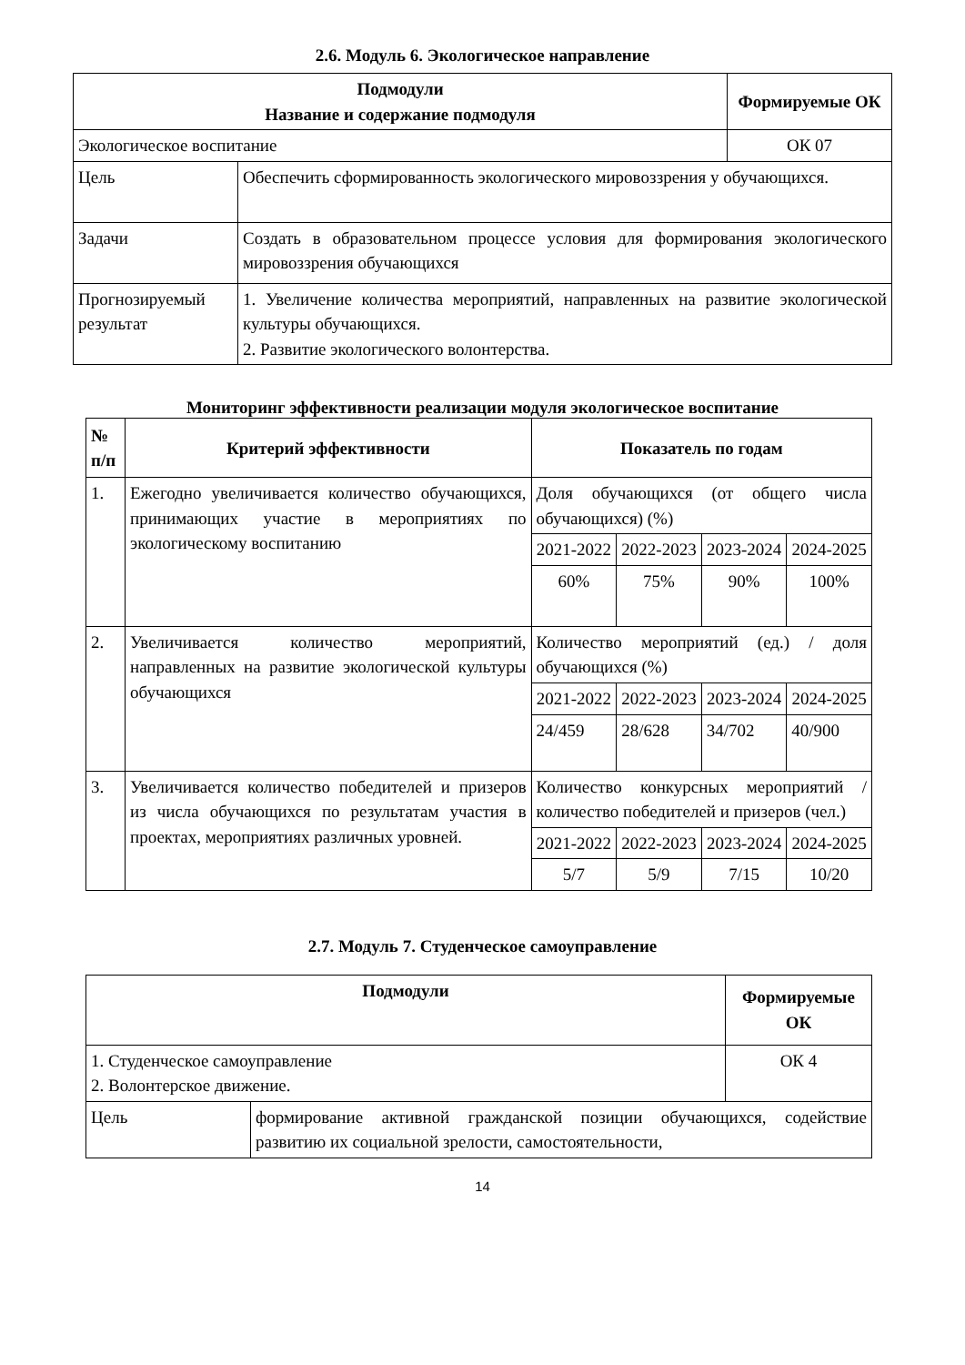2.6. Модуль 6. Экологическое направление
| Подмодули Название и содержание подмодуля | | Формируемые ОК |
| --- | --- | --- |
| Экологическое воспитание | | ОК 07 |
| Цель | Обеспечить сформированность экологического мировоззрения у обучающихся. | |
| Задачи | Создать в образовательном процессе условия для формирования экологического мировоззрения обучающихся | |
| Прогнозируемый результат | 1. Увеличение количества мероприятий, направленных на развитие экологической культуры обучающихся. 2. Развитие экологического волонтерства. | |
Мониторинг эффективности реализации модуля экологическое воспитание
| № п/п | Критерий эффективности | Показатель по годам | | | |
| --- | --- | --- | --- | --- | --- |
| 1. | Ежегодно увеличивается количество обучающихся, принимающих участие в мероприятиях по экологическому воспитанию | Доля обучающихся (от общего числа обучающихся) (%) | | | |
| | | 2021-2022 | 2022-2023 | 2023-2024 | 2024-2025 |
| | | 60% | 75% | 90% | 100% |
| 2. | Увеличивается количество мероприятий, направленных на развитие экологической культуры обучающихся | Количество мероприятий (ед.) / доля обучающихся (%) | | | |
| | | 2021-2022 | 2022-2023 | 2023-2024 | 2024-2025 |
| | | 24/459 | 28/628 | 34/702 | 40/900 |
| 3. | Увеличивается количество победителей и призеров из числа обучающихся по результатам участия в проектах, мероприятиях различных уровней. | Количество конкурсных мероприятий /количество победителей и призеров (чел.) | | | |
| | | 2021-2022 | 2022-2023 | 2023-2024 | 2024-2025 |
| | | 5/7 | 5/9 | 7/15 | 10/20 |
2.7. Модуль 7. Студенческое самоуправление
| Подмодули | | Формируемые ОК |
| --- | --- | --- |
| 1. Студенческое самоуправление 2. Волонтерское движение. | | ОК 4 |
| Цель | формирование активной гражданской позиции обучающихся, содействие развитию их социальной зрелости, самостоятельности, | |
14